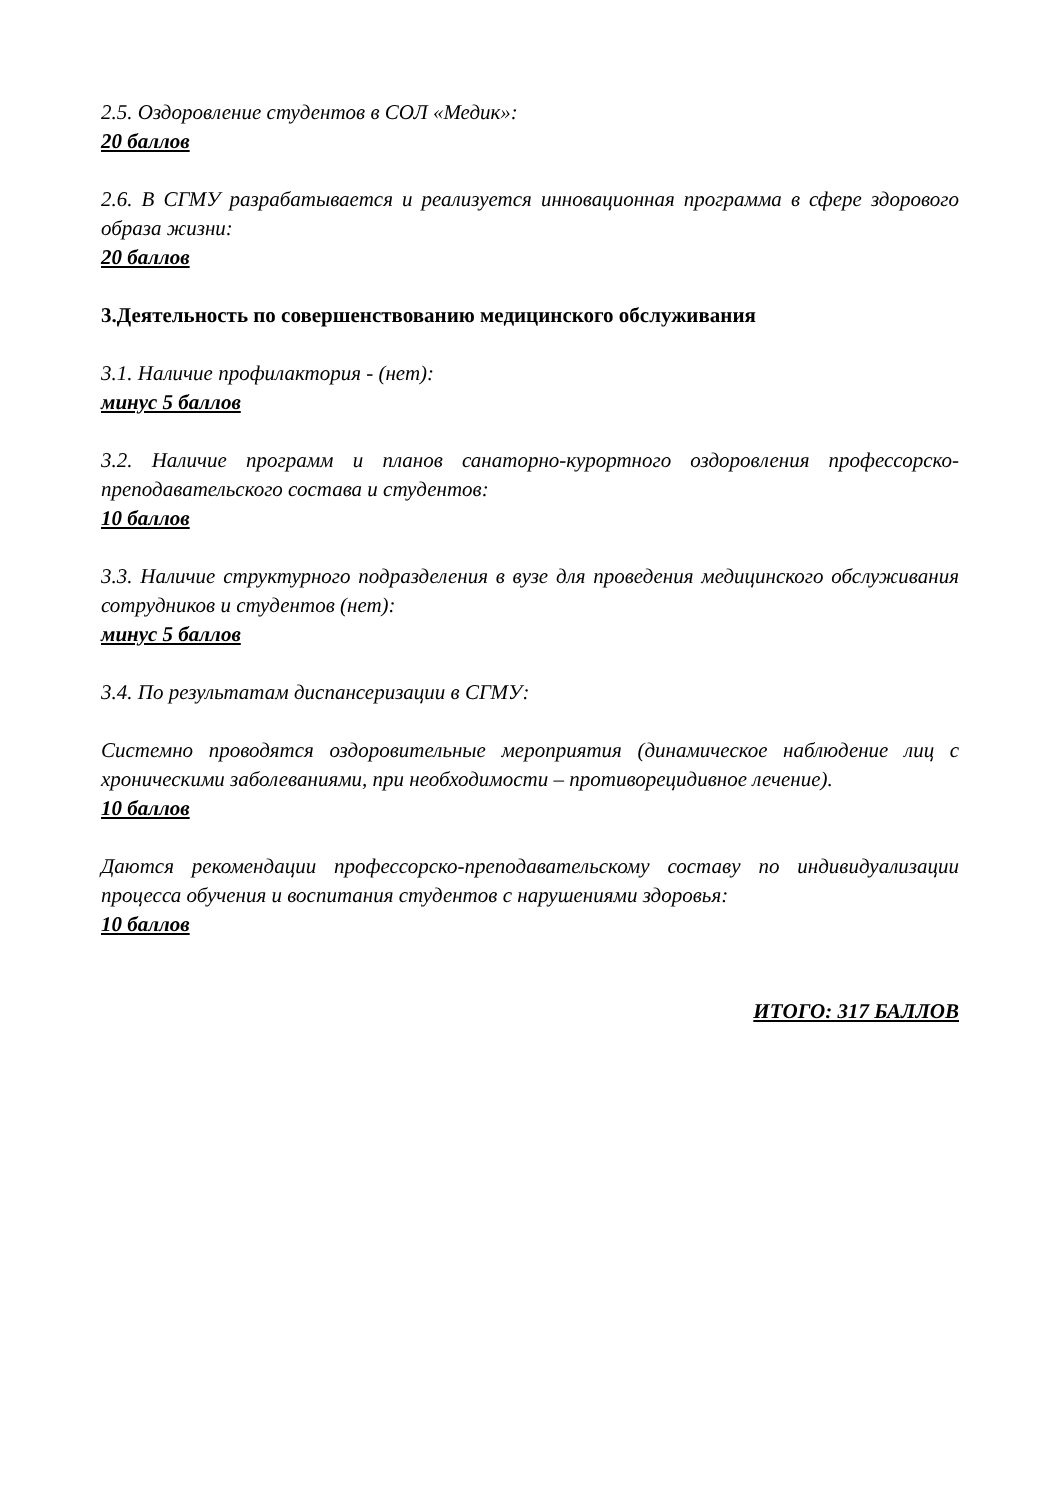2.5. Оздоровление студентов в СОЛ «Медик»:
20 баллов
2.6. В СГМУ разрабатывается и реализуется инновационная программа в сфере здорового образа жизни:
20 баллов
3.Деятельность по совершенствованию медицинского обслуживания
3.1. Наличие профилактория - (нет):
минус 5 баллов
3.2. Наличие программ и планов санаторно-курортного оздоровления профессорско-преподавательского состава и студентов:
10 баллов
3.3. Наличие структурного подразделения в вузе для проведения медицинского обслуживания сотрудников и студентов (нет):
минус 5 баллов
3.4. По результатам диспансеризации в СГМУ:
Системно проводятся оздоровительные мероприятия (динамическое наблюдение лиц с хроническими заболеваниями, при необходимости – противорецидивное лечение).
10 баллов
Даются рекомендации профессорско-преподавательскому составу по индивидуализации процесса обучения и воспитания студентов с нарушениями здоровья:
10 баллов
ИТОГО: 317 БАЛЛОВ